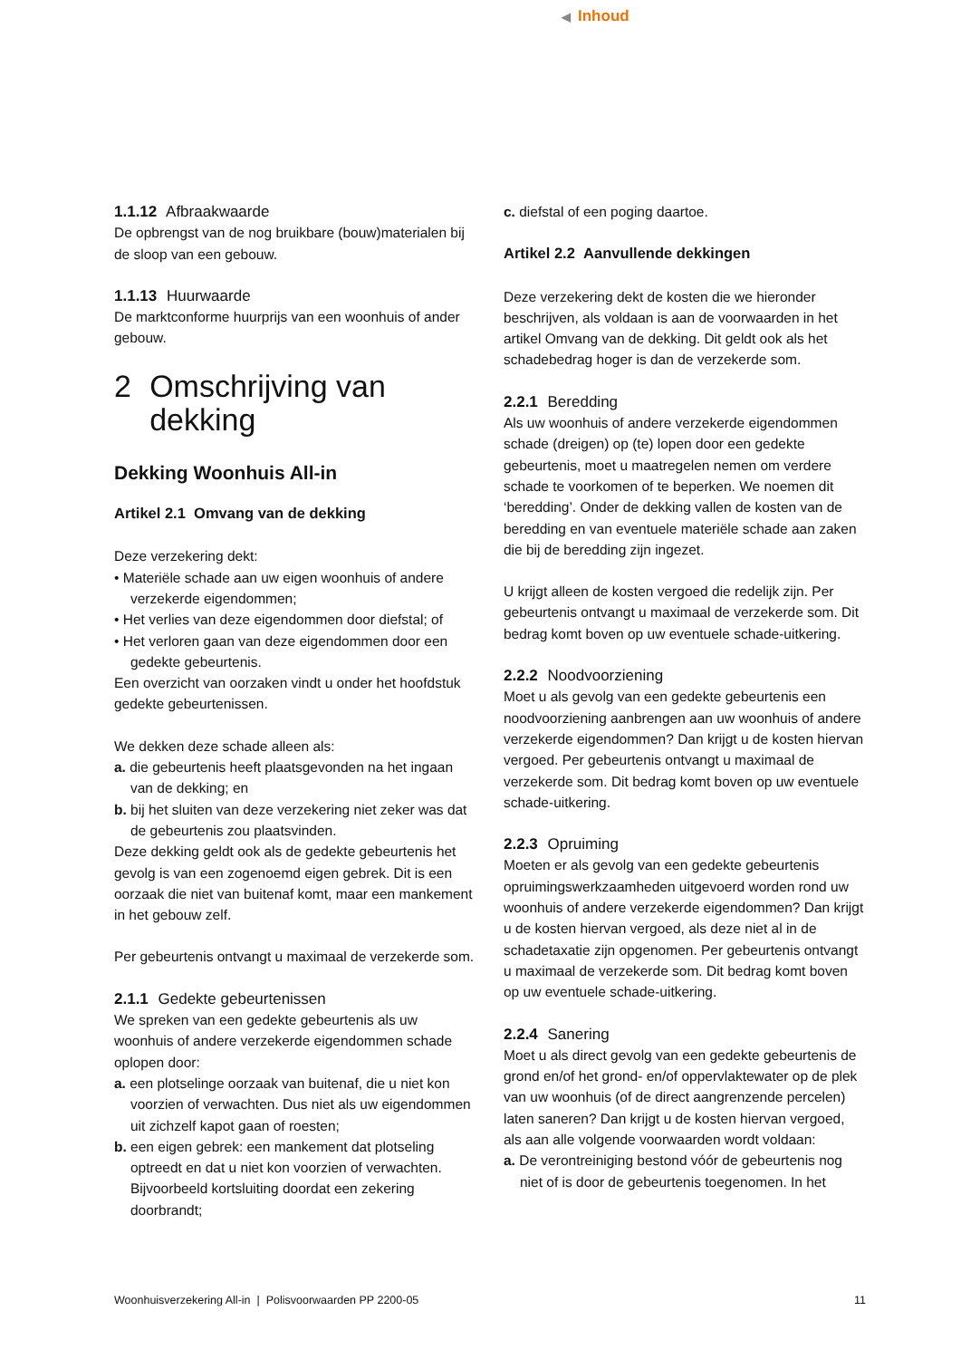◀ Inhoud
1.1.12 Afbraakwaarde
De opbrengst van de nog bruikbare (bouw)materialen bij de sloop van een gebouw.
1.1.13 Huurwaarde
De marktconforme huurprijs van een woonhuis of ander gebouw.
2 Omschrijving van dekking
Dekking Woonhuis All-in
Artikel 2.1 Omvang van de dekking
Deze verzekering dekt:
• Materiële schade aan uw eigen woonhuis of andere verzekerde eigendommen;
• Het verlies van deze eigendommen door diefstal; of
• Het verloren gaan van deze eigendommen door een gedekte gebeurtenis.
Een overzicht van oorzaken vindt u onder het hoofdstuk gedekte gebeurtenissen.
We dekken deze schade alleen als:
a. die gebeurtenis heeft plaatsgevonden na het ingaan van de dekking; en
b. bij het sluiten van deze verzekering niet zeker was dat de gebeurtenis zou plaatsvinden.
Deze dekking geldt ook als de gedekte gebeurtenis het gevolg is van een zogenoemd eigen gebrek. Dit is een oorzaak die niet van buitenaf komt, maar een mankement in het gebouw zelf.
Per gebeurtenis ontvangt u maximaal de verzekerde som.
2.1.1 Gedekte gebeurtenissen
We spreken van een gedekte gebeurtenis als uw woonhuis of andere verzekerde eigendommen schade oplopen door:
a. een plotselinge oorzaak van buitenaf, die u niet kon voorzien of verwachten. Dus niet als uw eigendommen uit zichzelf kapot gaan of roesten;
b. een eigen gebrek: een mankement dat plotseling optreedt en dat u niet kon voorzien of verwachten. Bijvoorbeeld kortsluiting doordat een zekering doorbrandt;
c. diefstal of een poging daartoe.
Artikel 2.2 Aanvullende dekkingen
Deze verzekering dekt de kosten die we hieronder beschrijven, als voldaan is aan de voorwaarden in het artikel Omvang van de dekking. Dit geldt ook als het schadebedrag hoger is dan de verzekerde som.
2.2.1 Beredding
Als uw woonhuis of andere verzekerde eigendommen schade (dreigen) op (te) lopen door een gedekte gebeurtenis, moet u maatregelen nemen om verdere schade te voorkomen of te beperken. We noemen dit ‘beredding’. Onder de dekking vallen de kosten van de beredding en van eventuele materiële schade aan zaken die bij de beredding zijn ingezet.
U krijgt alleen de kosten vergoed die redelijk zijn. Per gebeurtenis ontvangt u maximaal de verzekerde som. Dit bedrag komt boven op uw eventuele schade-uitkering.
2.2.2 Noodvoorziening
Moet u als gevolg van een gedekte gebeurtenis een noodvoorziening aanbrengen aan uw woonhuis of andere verzekerde eigendommen? Dan krijgt u de kosten hiervan vergoed. Per gebeurtenis ontvangt u maximaal de verzekerde som. Dit bedrag komt boven op uw eventuele schade-uitkering.
2.2.3 Opruiming
Moeten er als gevolg van een gedekte gebeurtenis opruimingswerkzaamheden uitgevoerd worden rond uw woonhuis of andere verzekerde eigendommen? Dan krijgt u de kosten hiervan vergoed, als deze niet al in de schadetaxatie zijn opgenomen. Per gebeurtenis ontvangt u maximaal de verzekerde som. Dit bedrag komt boven op uw eventuele schade-uitkering.
2.2.4 Sanering
Moet u als direct gevolg van een gedekte gebeurtenis de grond en/of het grond- en/of oppervlaktewater op de plek van uw woonhuis (of de direct aangrenzende percelen) laten saneren? Dan krijgt u de kosten hiervan vergoed, als aan alle volgende voorwaarden wordt voldaan:
a. De verontreiniging bestond vóór de gebeurtenis nog niet of is door de gebeurtenis toegenomen. In het
Woonhuisverzekering All-in | Polisvoorwaarden PP 2200-05 11